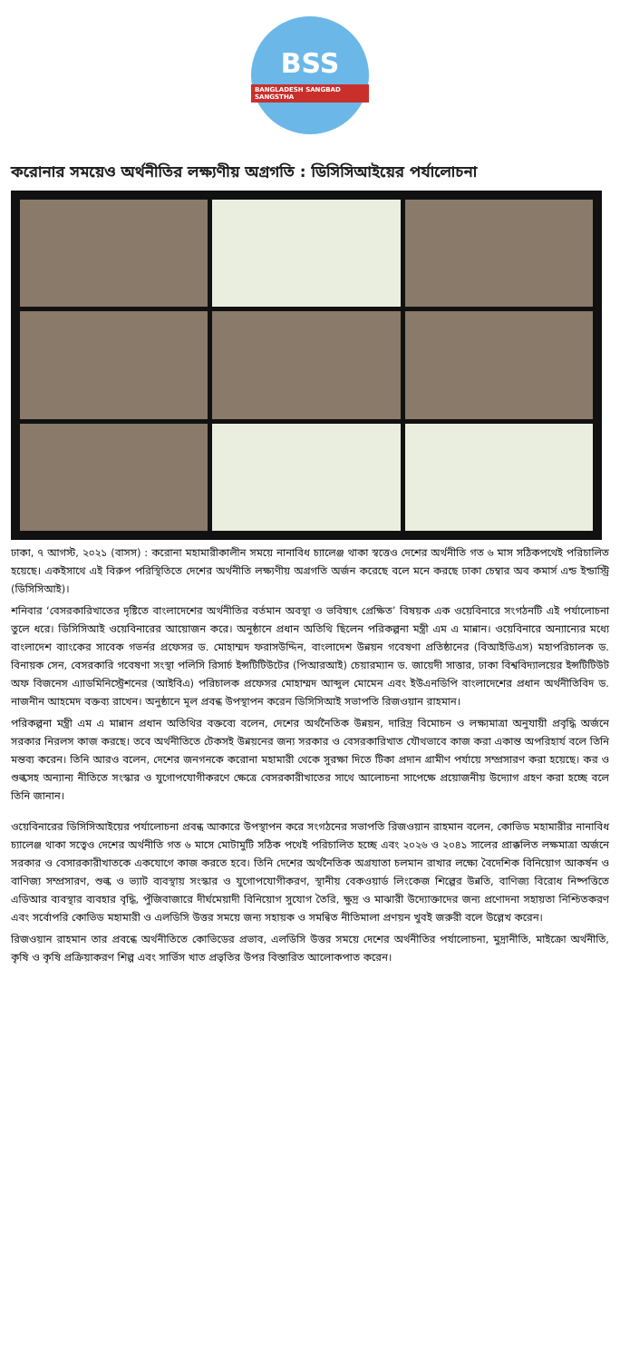BSS
BANGLADESH SANGBAD SANGSTHA
করোনার সময়েও অর্থনীতির লক্ষ্যণীয় অগ্রগতি : ডিসিসিআইয়ের পর্যালোচনা
ঢাকা, ৭ আগস্ট, ২০২১ (বাসস) : করোনা মহামারীকালীন সময়ে নানাবিধ চ্যালেঞ্জ থাকা স্বত্তেও দেশের অর্থনীতি গত ৬ মাস সঠিকপথেই পরিচালিত হয়েছে। একইসাথে এই বিরুপ পরিস্থিতিতে দেশের অর্থনীতি লক্ষ্যণীয় অগ্রগতি অর্জন করেছে বলে মনে করছে ঢাকা চেম্বার অব কমার্স এন্ড ইন্ডাস্ট্রি (ডিসিসিআই)।
শনিবার ‘বেসরকারিখাতের দৃষ্টিতে বাংলাদেশের অর্থনীতির বর্তমান অবস্থা ও ভবিষ্যৎ প্রেক্ষিত’ বিষয়ক এক ওয়েবিনারে সংগঠনটি এই পর্যালোচনা তুলে ধরে। ডিসিসিআই ওয়েবিনারের আয়োজন করে। অনুষ্ঠানে প্রধান অতিথি ছিলেন পরিকল্পনা মন্ত্রী এম এ মান্নান। ওয়েবিনারে অন্যান্যের মধ্যে বাংলাদেশ ব্যাংকের সাবেক গভর্নর প্রফেসর ড. মোহাম্মদ ফরাসউদ্দিন, বাংলাদেশ উন্নয়ন গবেষণা প্রতিষ্ঠানের (বিআইডিএস) মহাপরিচালক ড. বিনায়ক সেন, বেসরকারি গবেষণা সংস্থা পলিসি রিসার্চ ইন্সটিটিউটের (পিআরআই) চেয়ারম্যান ড. জায়েদী সাত্তার, ঢাকা বিশ্ববিদ্যালয়ের ইন্সটিটিউট অফ বিজনেস এ্যাডমিনিস্ট্রেশনের (আইবিএ) পরিচালক প্রফেসর মোহাম্মদ আব্দুল মোমেন এবং ইউএনডিপি বাংলাদেশের প্রধান অর্থনীতিবিদ ড. নাজনীন আহমেদ বক্তব্য রাখেন। অনুষ্ঠানে মূল প্রবন্ধ উপস্থাপন করেন ডিসিসিআই সভাপতি রিজওয়ান রাহমান।
পরিকল্পনা মন্ত্রী এম এ মান্নান প্রধান অতিথির বক্তব্যে বলেন, দেশের অর্থনৈতিক উন্নয়ন, দারিদ্র বিমোচন ও লক্ষ্যমাত্রা অনুযায়ী প্রবৃদ্ধি অর্জনে সরকার নিরলস কাজ করছে। তবে অর্থনীতিতে টেকসই উন্নয়নের জন্য সরকার ও বেসরকারিখাত যৌথভাবে কাজ করা একান্ত অপরিহার্য বলে তিনি মন্তব্য করেন। তিনি আরও বলেন, দেশের জনগনকে করোনা মহামারী থেকে সুরক্ষা দিতে টিকা প্রদান গ্রামীণ পর্যায়ে সম্প্রসারণ করা হয়েছে। কর ও শুল্কসহ অন্যান্য নীতিতে সংস্কার ও যুগোপযোগীকরণে ক্ষেত্রে বেসরকারীখাতের সাথে আলোচনা সাপেক্ষে প্রয়োজনীয় উদ্যোগ গ্রহণ করা হচ্ছে বলে তিনি জানান।
ওয়েবিনারের ডিসিসিআইয়ের পর্যালোচনা প্রবন্ধ আকারে উপস্থাপন করে সংগঠনের সভাপতি রিজওয়ান রাহমান বলেন, কোভিড মহামারীর নানাবিধ চ্যালেঞ্জ থাকা সত্বেও দেশের অর্থনীতি গত ৬ মাসে মোটামুটি সঠিক পথেই পরিচালিত হচ্ছে এবং ২০২৬ ও ২০৪১ সালের প্রাক্কলিত লক্ষমাত্রা অর্জনে সরকার ও বেসারকারীখাতকে একযোগে কাজ করতে হবে। তিনি দেশের অর্থনৈতিক অগ্রযাতা চলমান রাখার লক্ষ্যে বৈদেশিক বিনিয়োগ আকর্ষন ও বাণিজ্য সম্প্রসারণ, শুল্ক ও ভ্যাট ব্যবস্থায় সংস্কার ও যুগোপযোগীকরণ, স্থানীয় বেকওয়ার্ড লিংকেজ শিল্পের উন্নতি, বাণিজ্য বিরোধ নিষ্পত্তিতে এডিআর ব্যবস্থার ব্যবহার বৃদ্ধি, পুঁজিবাজারে দীর্ঘমেয়াদী বিনিয়োগ সুযোগ তৈরি, ক্ষুদ্র ও মাঝারী উদ্যোক্তাদের জন্য প্রণোদনা সহায়তা নিশ্চিতকরণ এবং সর্বোপরি কোভিড মহামারী ও এলডিসি উত্তর সময়ে জন্য সহায়ক ও সমন্বিত নীতিমালা প্রণয়ন খুবই জরুরী বলে উল্লেখ করেন।
রিজওয়ান রাহমান তার প্রবন্ধে অর্থনীতিতে কোভিডের প্রভাব, এলডিসি উত্তর সময়ে দেশের অর্থনীতির পর্যালোচনা, মুদ্রানীতি, মাইক্রো অর্থনীতি, কৃষি ও কৃষি প্রক্রিয়াকরণ শিল্প এবং সার্ভিস খাত প্রভৃতির উপর বিস্তারিত আলোকপাত করেন।